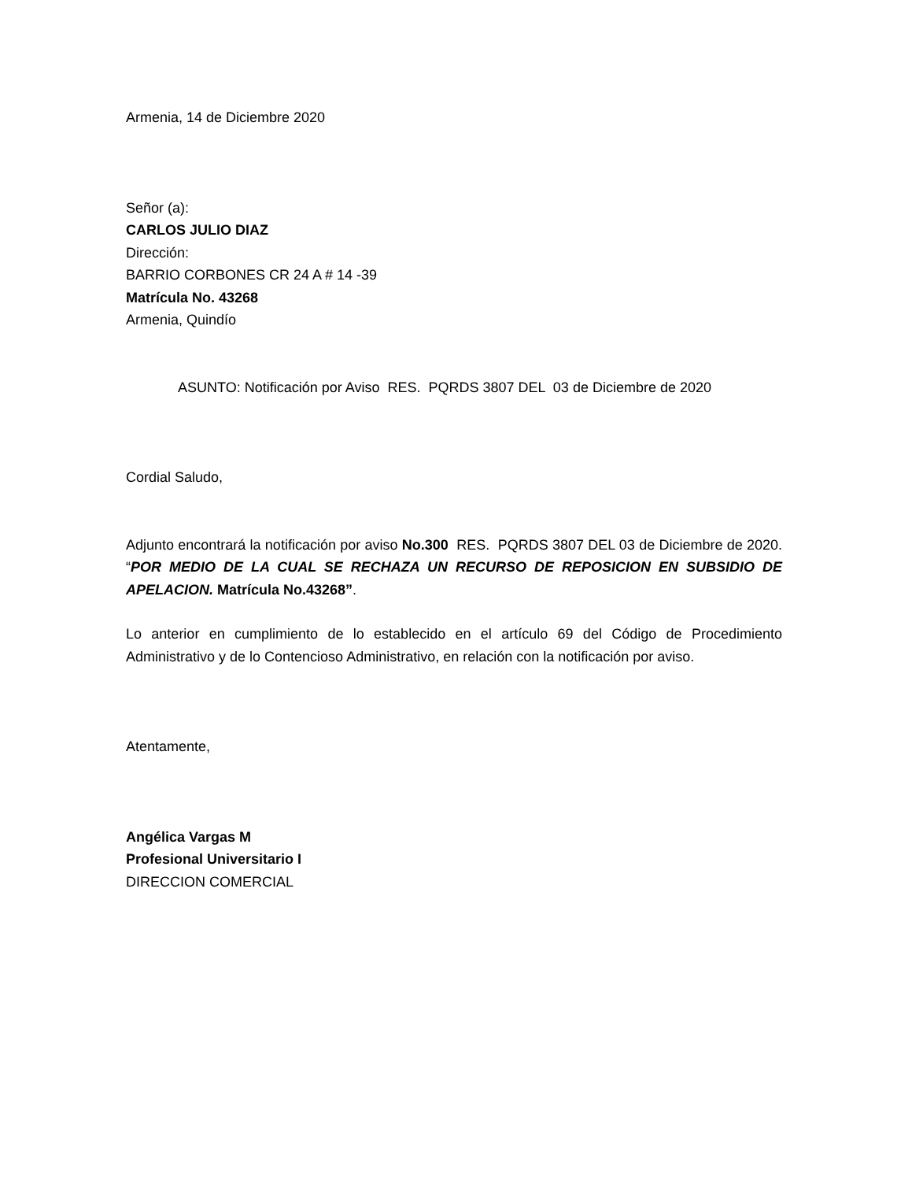Armenia, 14 de Diciembre 2020
Señor (a):
CARLOS JULIO DIAZ
Dirección:
BARRIO CORBONES CR 24 A # 14 -39
Matrícula No. 43268
Armenia, Quindío
ASUNTO: Notificación por Aviso RES. PQRDS 3807 DEL 03 de Diciembre de 2020
Cordial Saludo,
Adjunto encontrará la notificación por aviso No.300 RES. PQRDS 3807 DEL 03 de Diciembre de 2020. “POR MEDIO DE LA CUAL SE RECHAZA UN RECURSO DE REPOSICION EN SUBSIDIO DE APELACION. Matrícula No.43268”.
Lo anterior en cumplimiento de lo establecido en el artículo 69 del Código de Procedimiento Administrativo y de lo Contencioso Administrativo, en relación con la notificación por aviso.
Atentamente,
Angélica Vargas M
Profesional Universitario I
DIRECCION COMERCIAL